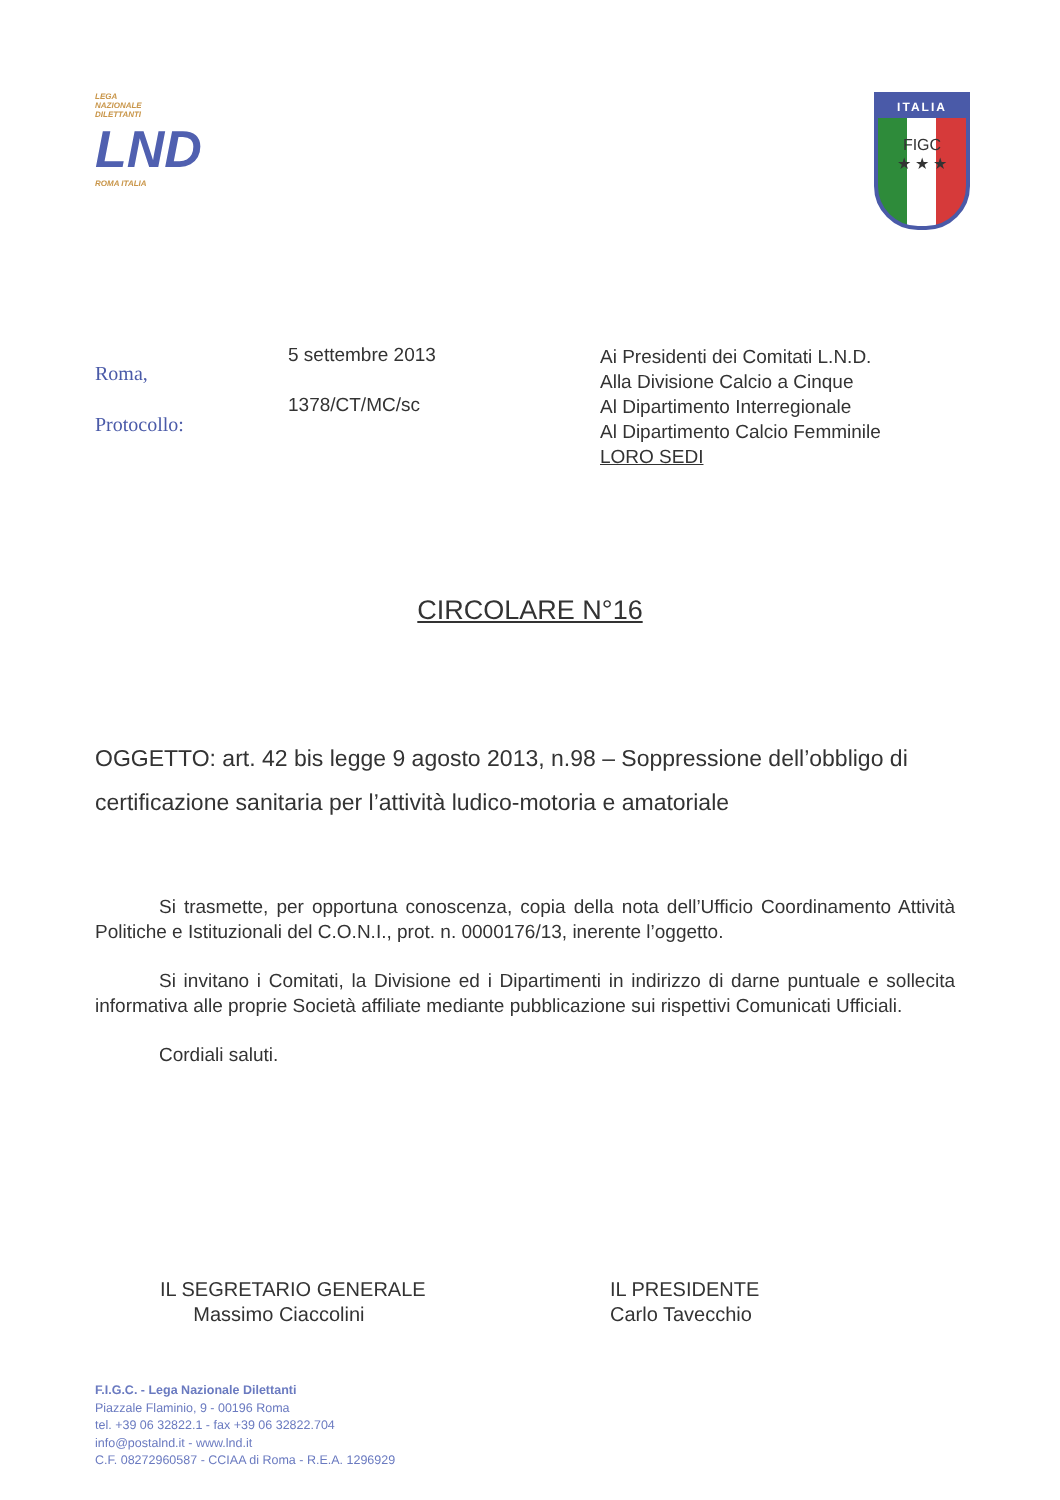LEGA
NAZIONALE
DILETTANTI
LND
ROMA ITALIA
ITALIA
FIGC
★ ★ ★
Roma,
Protocollo:
5 settembre 2013
1378/CT/MC/sc
Ai Presidenti dei Comitati L.N.D.
Alla Divisione Calcio a Cinque
Al Dipartimento Interregionale
Al Dipartimento Calcio Femminile
LORO SEDI
CIRCOLARE N°16
OGGETTO: art. 42 bis legge 9 agosto 2013, n.98 – Soppressione dell’obbligo di certificazione sanitaria per l’attività ludico-motoria e amatoriale
Si trasmette, per opportuna conoscenza, copia della nota dell’Ufficio Coordinamento Attività Politiche e Istituzionali del C.O.N.I., prot. n. 0000176/13, inerente l’oggetto.
Si invitano i Comitati, la Divisione ed i Dipartimenti in indirizzo di darne puntuale e sollecita informativa alle proprie Società affiliate mediante pubblicazione sui rispettivi Comunicati Ufficiali.
Cordiali saluti.
IL SEGRETARIO GENERALE
Massimo Ciaccolini
IL PRESIDENTE
Carlo Tavecchio
F.I.G.C. - Lega Nazionale Dilettanti
Piazzale Flaminio, 9 - 00196 Roma
tel. +39 06 32822.1 - fax +39 06 32822.704
info@postalnd.it - www.lnd.it
C.F. 08272960587 - CCIAA di Roma - R.E.A. 1296929